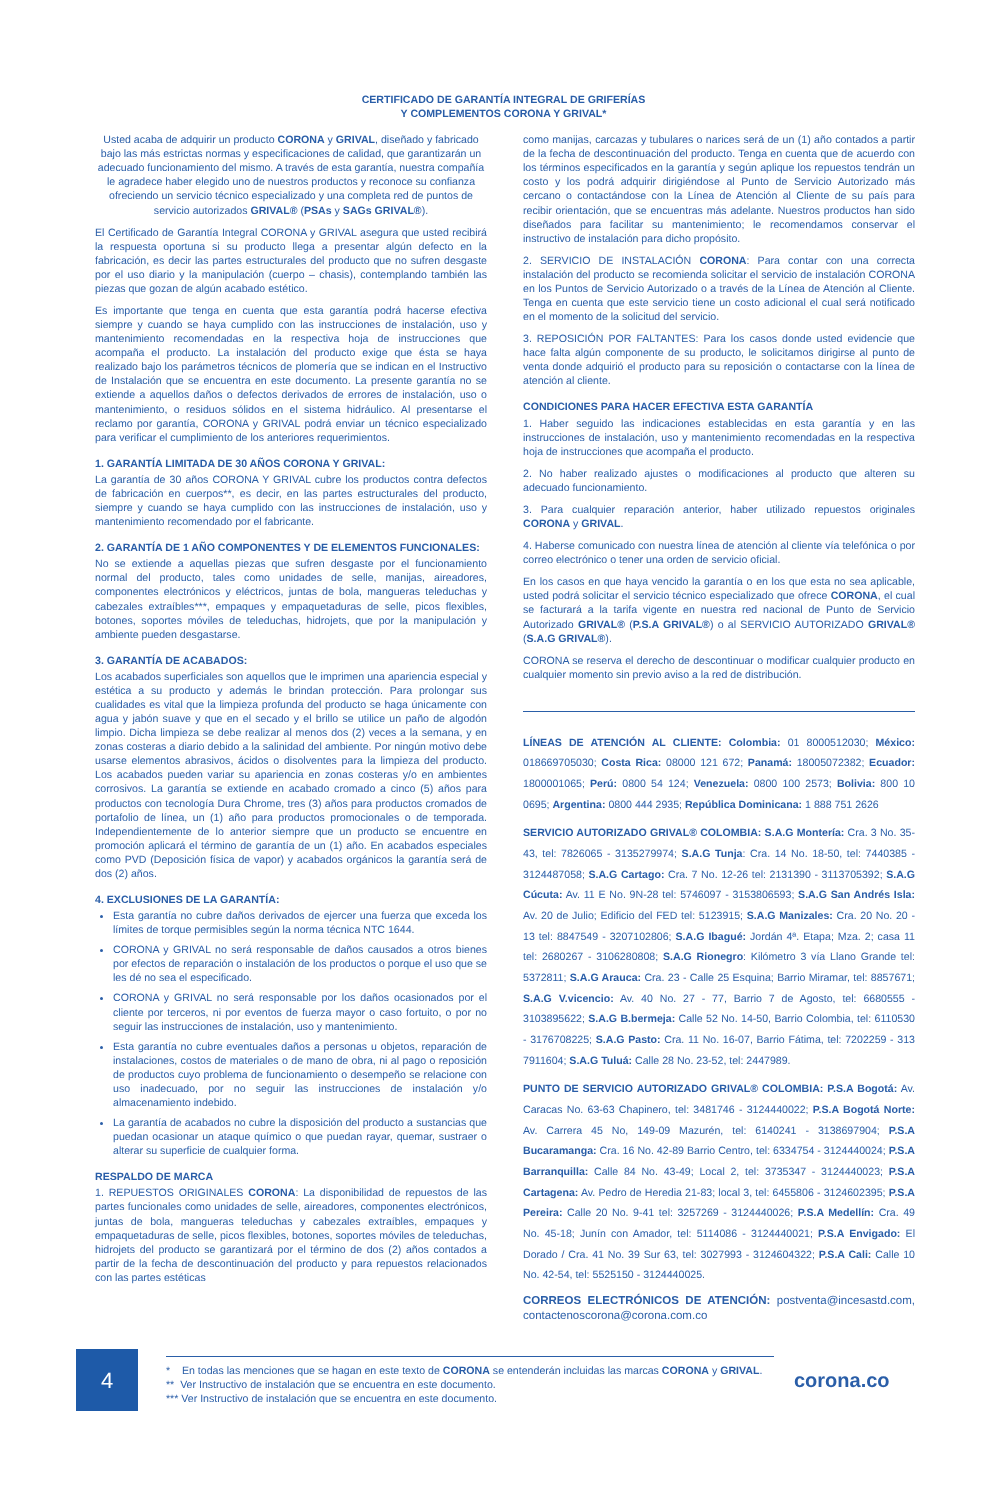CERTIFICADO DE GARANTÍA INTEGRAL DE GRIFERÍAS
Y COMPLEMENTOS CORONA Y GRIVAL*
Usted acaba de adquirir un producto CORONA y GRIVAL, diseñado y fabricado bajo las más estrictas normas y especificaciones de calidad, que garantizarán un adecuado funcionamiento del mismo. A través de esta garantía, nuestra compañía le agradece haber elegido uno de nuestros productos y reconoce su confianza ofreciendo un servicio técnico especializado y una completa red de puntos de servicio autorizados GRIVAL® (PSAs y SAGs GRIVAL®).
El Certificado de Garantía Integral CORONA y GRIVAL asegura que usted recibirá la respuesta oportuna si su producto llega a presentar algún defecto en la fabricación, es decir las partes estructurales del producto que no sufren desgaste por el uso diario y la manipulación (cuerpo – chasis), contemplando también las piezas que gozan de algún acabado estético.
Es importante que tenga en cuenta que esta garantía podrá hacerse efectiva siempre y cuando se haya cumplido con las instrucciones de instalación, uso y mantenimiento recomendadas en la respectiva hoja de instrucciones que acompaña el producto. La instalación del producto exige que ésta se haya realizado bajo los parámetros técnicos de plomería que se indican en el Instructivo de Instalación que se encuentra en este documento. La presente garantía no se extiende a aquellos daños o defectos derivados de errores de instalación, uso o mantenimiento, o residuos sólidos en el sistema hidráulico. Al presentarse el reclamo por garantía, CORONA y GRIVAL podrá enviar un técnico especializado para verificar el cumplimiento de los anteriores requerimientos.
1. GARANTÍA LIMITADA DE 30 AÑOS CORONA Y GRIVAL:
La garantía de 30 años CORONA Y GRIVAL cubre los productos contra defectos de fabricación en cuerpos**, es decir, en las partes estructurales del producto, siempre y cuando se haya cumplido con las instrucciones de instalación, uso y mantenimiento recomendado por el fabricante.
2. GARANTÍA DE 1 AÑO COMPONENTES Y DE ELEMENTOS FUNCIONALES:
No se extiende a aquellas piezas que sufren desgaste por el funcionamiento normal del producto, tales como unidades de selle, manijas, aireadores, componentes electrónicos y eléctricos, juntas de bola, mangueras teleduchas y cabezales extraíbles***, empaques y empaquetaduras de selle, picos flexibles, botones, soportes móviles de teleduchas, hidrojets, que por la manipulación y ambiente pueden desgastarse.
3. GARANTÍA DE ACABADOS:
Los acabados superficiales son aquellos que le imprimen una apariencia especial y estética a su producto y además le brindan protección. Para prolongar sus cualidades es vital que la limpieza profunda del producto se haga únicamente con agua y jabón suave y que en el secado y el brillo se utilice un paño de algodón limpio. Dicha limpieza se debe realizar al menos dos (2) veces a la semana, y en zonas costeras a diario debido a la salinidad del ambiente. Por ningún motivo debe usarse elementos abrasivos, ácidos o disolventes para la limpieza del producto. Los acabados pueden variar su apariencia en zonas costeras y/o en ambientes corrosivos. La garantía se extiende en acabado cromado a cinco (5) años para productos con tecnología Dura Chrome, tres (3) años para productos cromados de portafolio de línea, un (1) año para productos promocionales o de temporada. Independientemente de lo anterior siempre que un producto se encuentre en promoción aplicará el término de garantía de un (1) año. En acabados especiales como PVD (Deposición física de vapor) y acabados orgánicos la garantía será de dos (2) años.
4. EXCLUSIONES DE LA GARANTÍA:
Esta garantía no cubre daños derivados de ejercer una fuerza que exceda los límites de torque permisibles según la norma técnica NTC 1644.
CORONA y GRIVAL no será responsable de daños causados a otros bienes por efectos de reparación o instalación de los productos o porque el uso que se les dé no sea el especificado.
CORONA y GRIVAL no será responsable por los daños ocasionados por el cliente por terceros, ni por eventos de fuerza mayor o caso fortuito, o por no seguir las instrucciones de instalación, uso y mantenimiento.
Esta garantía no cubre eventuales daños a personas u objetos, reparación de instalaciones, costos de materiales o de mano de obra, ni al pago o reposición de productos cuyo problema de funcionamiento o desempeño se relacione con uso inadecuado, por no seguir las instrucciones de instalación y/o almacenamiento indebido.
La garantía de acabados no cubre la disposición del producto a sustancias que puedan ocasionar un ataque químico o que puedan rayar, quemar, sustraer o alterar su superficie de cualquier forma.
RESPALDO DE MARCA
1. REPUESTOS ORIGINALES CORONA: La disponibilidad de repuestos de las partes funcionales como unidades de selle, aireadores, componentes electrónicos, juntas de bola, mangueras teleduchas y cabezales extraíbles, empaques y empaquetaduras de selle, picos flexibles, botones, soportes móviles de teleduchas, hidrojets del producto se garantizará por el término de dos (2) años contados a partir de la fecha de descontinuación del producto y para repuestos relacionados con las partes estéticas
como manijas, carcazas y tubulares o narices será de un (1) año contados a partir de la fecha de descontinuación del producto. Tenga en cuenta que de acuerdo con los términos especificados en la garantía y según aplique los repuestos tendrán un costo y los podrá adquirir dirigiéndose al Punto de Servicio Autorizado más cercano o contactándose con la Línea de Atención al Cliente de su país para recibir orientación, que se encuentras más adelante. Nuestros productos han sido diseñados para facilitar su mantenimiento; le recomendamos conservar el instructivo de instalación para dicho propósito.
2. SERVICIO DE INSTALACIÓN CORONA: Para contar con una correcta instalación del producto se recomienda solicitar el servicio de instalación CORONA en los Puntos de Servicio Autorizado o a través de la Línea de Atención al Cliente. Tenga en cuenta que este servicio tiene un costo adicional el cual será notificado en el momento de la solicitud del servicio.
3. REPOSICIÓN POR FALTANTES: Para los casos donde usted evidencie que hace falta algún componente de su producto, le solicitamos dirigirse al punto de venta donde adquirió el producto para su reposición o contactarse con la línea de atención al cliente.
CONDICIONES PARA HACER EFECTIVA ESTA GARANTÍA
1. Haber seguido las indicaciones establecidas en esta garantía y en las instrucciones de instalación, uso y mantenimiento recomendadas en la respectiva hoja de instrucciones que acompaña el producto.
2. No haber realizado ajustes o modificaciones al producto que alteren su adecuado funcionamiento.
3. Para cualquier reparación anterior, haber utilizado repuestos originales CORONA y GRIVAL.
4. Haberse comunicado con nuestra línea de atención al cliente vía telefónica o por correo electrónico o tener una orden de servicio oficial.
En los casos en que haya vencido la garantía o en los que esta no sea aplicable, usted podrá solicitar el servicio técnico especializado que ofrece CORONA, el cual se facturará a la tarifa vigente en nuestra red nacional de Punto de Servicio Autorizado GRIVAL® (P.S.A GRIVAL®) o al SERVICIO AUTORIZADO GRIVAL® (S.A.G GRIVAL®).
CORONA se reserva el derecho de descontinuar o modificar cualquier producto en cualquier momento sin previo aviso a la red de distribución.
LÍNEAS DE ATENCIÓN AL CLIENTE: Colombia: 01 8000512030; México: 018669705030; Costa Rica: 08000 121 672; Panamá: 18005072382; Ecuador: 1800001065; Perú: 0800 54 124; Venezuela: 0800 100 2573; Bolivia: 800 10 0695; Argentina: 0800 444 2935; República Dominicana: 1 888 751 2626
SERVICIO AUTORIZADO GRIVAL® COLOMBIA: S.A.G Montería: Cra. 3 No. 35-43, tel: 7826065 - 3135279974; S.A.G Tunja: Cra. 14 No. 18-50, tel: 7440385 - 3124487058; S.A.G Cartago: Cra. 7 No. 12-26 tel: 2131390 - 3113705392; S.A.G Cúcuta: Av. 11 E No. 9N-28 tel: 5746097 - 3153806593; S.A.G San Andrés Isla: Av. 20 de Julio; Edificio del FED tel: 5123915; S.A.G Manizales: Cra. 20 No. 20 - 13 tel: 8847549 - 3207102806; S.A.G Ibagué: Jordán 4ª. Etapa; Mza. 2; casa 11 tel: 2680267 - 3106280808; S.A.G Rionegro: Kilómetro 3 vía Llano Grande tel: 5372811; S.A.G Arauca: Cra. 23 - Calle 25 Esquina; Barrio Miramar, tel: 8857671; S.A.G V.vicencio: Av. 40 No. 27 - 77, Barrio 7 de Agosto, tel: 6680555 - 3103895622; S.A.G B.bermeja: Calle 52 No. 14-50, Barrio Colombia, tel: 6110530 - 3176708225; S.A.G Pasto: Cra. 11 No. 16-07, Barrio Fátima, tel: 7202259 - 313 7911604; S.A.G Tuluá: Calle 28 No. 23-52, tel: 2447989.
PUNTO DE SERVICIO AUTORIZADO GRIVAL® COLOMBIA: P.S.A Bogotá: Av. Caracas No. 63-63 Chapinero, tel: 3481746 - 3124440022; P.S.A Bogotá Norte: Av. Carrera 45 No, 149-09 Mazurén, tel: 6140241 - 3138697904; P.S.A Bucaramanga: Cra. 16 No. 42-89 Barrio Centro, tel: 6334754 - 3124440024; P.S.A Barranquilla: Calle 84 No. 43-49; Local 2, tel: 3735347 - 3124440023; P.S.A Cartagena: Av. Pedro de Heredia 21-83; local 3, tel: 6455806 - 3124602395; P.S.A Pereira: Calle 20 No. 9-41 tel: 3257269 - 3124440026; P.S.A Medellín: Cra. 49 No. 45-18; Junín con Amador, tel: 5114086 - 3124440021; P.S.A Envigado: El Dorado / Cra. 41 No. 39 Sur 63, tel: 3027993 - 3124604322; P.S.A Cali: Calle 10 No. 42-54, tel: 5525150 - 3124440025.
CORREOS ELECTRÓNICOS DE ATENCIÓN: postventa@incesastd.com, contactenoscorona@corona.com.co
4
* En todas las menciones que se hagan en este texto de CORONA se entenderán incluidas las marcas CORONA y GRIVAL.
** Ver Instructivo de instalación que se encuentra en este documento.
*** Ver Instructivo de instalación que se encuentra en este documento.
corona.co